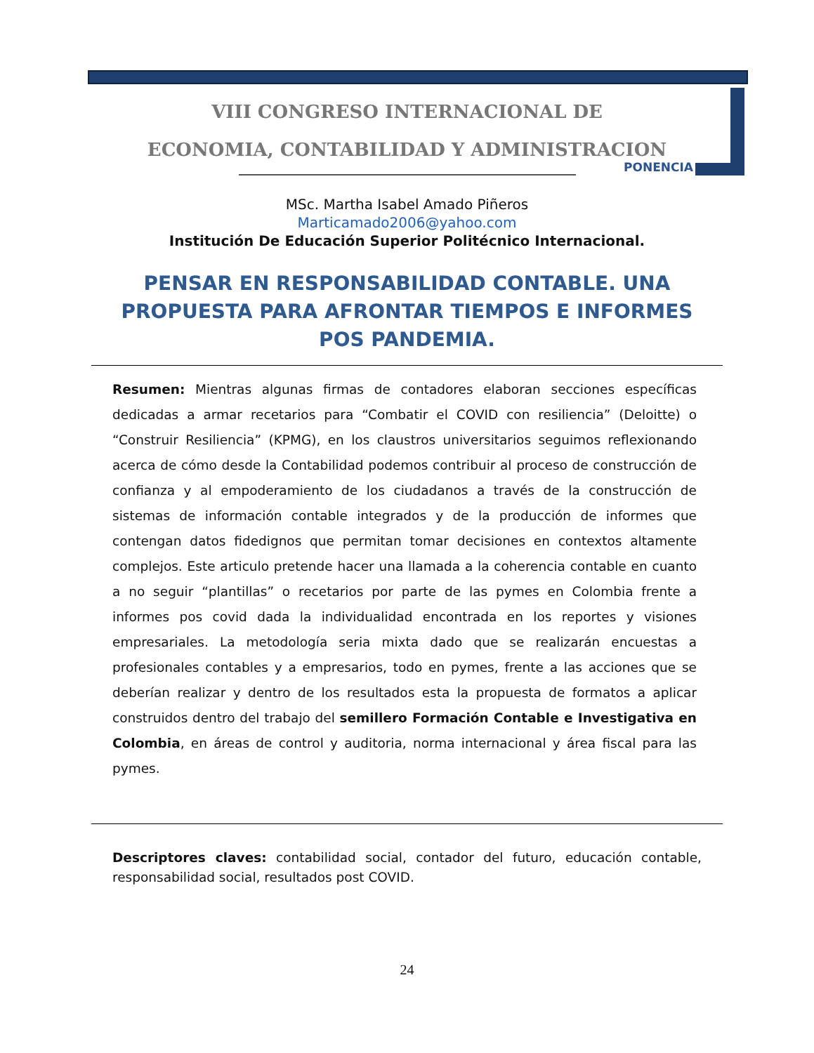VIII CONGRESO INTERNACIONAL DE
ECONOMIA, CONTABILIDAD Y ADMINISTRACION
PONENCIA
MSc. Martha Isabel Amado Piñeros
Marticamado2006@yahoo.com
Institución De Educación Superior Politécnico Internacional.
PENSAR EN RESPONSABILIDAD CONTABLE. UNA PROPUESTA PARA AFRONTAR TIEMPOS E INFORMES POS PANDEMIA.
Resumen: Mientras algunas firmas de contadores elaboran secciones específicas dedicadas a armar recetarios para “Combatir el COVID con resiliencia” (Deloitte) o “Construir Resiliencia” (KPMG), en los claustros universitarios seguimos reflexionando acerca de cómo desde la Contabilidad podemos contribuir al proceso de construcción de confianza y al empoderamiento de los ciudadanos a través de la construcción de sistemas de información contable integrados y de la producción de informes que contengan datos fidedignos que permitan tomar decisiones en contextos altamente complejos. Este articulo pretende hacer una llamada a la coherencia contable en cuanto a no seguir “plantillas” o recetarios por parte de las pymes en Colombia frente a informes pos covid dada la individualidad encontrada en los reportes y visiones empresariales. La metodología seria mixta dado que se realizarán encuestas a profesionales contables y a empresarios, todo en pymes, frente a las acciones que se deberían realizar y dentro de los resultados esta la propuesta de formatos a aplicar construidos dentro del trabajo del semillero Formación Contable e Investigativa en Colombia, en áreas de control y auditoria, norma internacional y área fiscal para las pymes.
Descriptores claves: contabilidad social, contador del futuro, educación contable, responsabilidad social, resultados post COVID.
24